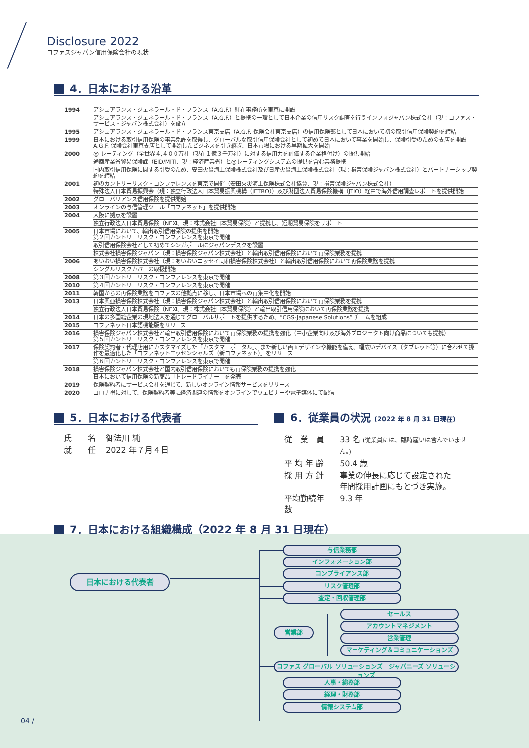Disclosure 2022
コファスジャパン信用保険会社の現状
4．日本における沿革
| 1994 | アシュアランス・ジェネラール・ド・フランス（A.G.F.）駐在事務所を東京に開設 |
| | アシュアランス・ジェネラール・ド・フランス（A.G.F.）と提携の一環として日本企業の信用リスク調査を行うインフォジャパン株式会社（現：コファス・サービス・ジャパン株式会社）を設立 |
| 1995 | アシュアランス・ジェネラール・ド・フランス東京支店（A.G.F. 保険会社東京支店）の信用保険部として日本において初の取引信用保険契約を締結 |
| 1999 | 日本における取引信用保険の事業免許を取得し、グローバルな取引信用保険会社として初めて日本において事業を開始し、保険引受のための支店を開設 A.G.F. 保険会社東京支店として開始したビジネスを引き継ぎ、日本市場における早期拡大を開始 |
| 2000 | @ レーティング（全世界４,４００万社（現在１億３千万社）に対する信用力を評価する企業格付け）の提供開始 |
| | 通商産業省貿易保険課（EID/MITI、現：経済産業省）と@レーティングシステムの提供を含む業務提携 |
| | 国内取引信用保険に関する引受のため、安田火災海上保険株式会社及び日産火災海上保険株式会社（現：損害保険ジャパン株式会社）とパートナーシップ契約を締結 |
| 2001 | 初のカントリーリスク・コンファレンスを東京で開催（安田火災海上保険株式会社協賛、現：損害保険ジャパン株式会社） |
| | 特殊法人日本貿易振興会（現：独立行政法人日本貿易振興機構（JETRO））及び財団法人貿易保険機構（JTIO）経由で海外信用調査レポートを提供開始 |
| 2002 | グローバリアンス信用保険を提供開始 |
| 2003 | オンラインの与信管理ツール「コファネット」を提供開始 |
| 2004 | 大阪に拠点を設置 |
| | 独立行政法人日本貿易保険（NEXI、現：株式会社日本貿易保険）と提携し、短期貿易保険をサポート |
| 2005 | 日本市場において、輸出取引信用保険の提供を開始 第２回カントリーリスク・コンファレンスを東京で開催 |
| | 取引信用保険会社として初めてシンガポールにジャパンデスクを設置 |
| | 株式会社損害保険ジャパン（現：損害保険ジャパン株式会社）と輸出取引信用保険において再保険業務を提携 |
| 2006 | あいおい損害保険株式会社（現：あいおいニッセイ同和損害保険株式会社）と輸出取引信用保険において再保険業務を提携 |
| | シングルリスクカバーの取扱開始 |
| 2008 | 第３回カントリーリスク・コンファレンスを東京で開催 |
| 2010 | 第４回カントリーリスク・コンファレンスを東京で開催 |
| 2011 | 韓国からの再保険業務をコファスの他拠点に移し、日本市場への再集中化を開始 |
| 2013 | 日本興亜損害保険株式会社（現：損害保険ジャパン株式会社）と輸出取引信用保険において再保険業務を提携 |
| | 独立行政法人日本貿易保険（NEXI、現：株式会社日本貿易保険）と輸出取引信用保険において再保険業務を提携 |
| 2014 | 日本の多国籍企業の現地法人を通じてグローバルサポートを提供するため、“CGS-Japanese Solutions” チームを組成 |
| 2015 | コファネット日本語機能版をリリース |
| 2016 | 損害保険ジャパン株式会社と輸出取引信用保険において再保険業務の提携を強化（中小企業向け及び海外プロジェクト向け商品についても提携） 第５回カントリーリスク・コンファレンスを東京で開催 |
| 2017 | 保険契約者・代理店用にカスタマイズした「カスタマーポータル」、また新しい画面デザインや機能を備え、幅広いデバイス（タブレット等）に合わせて操作を最適化した「コファネットエッセンシャルズ（新コファネット）」をリリース |
| | 第６回カントリーリスク・コンファレンスを東京で開催 |
| 2018 | 損害保険ジャパン株式会社と国内取引信用保険においても再保険業務の提携を強化 |
| | 日本において信用保険の新商品「トレードライナー」を発売 |
| 2019 | 保険契約者にサービス会社を通じて、新しいオンライン情報サービスをリリース |
| 2020 | コロナ禍に対して、保険契約者等に経済関連の情報をオンラインでウェビナーや電子媒体にて配信 |
5．日本における代表者
| 氏 名 | 御法川 純 |
| 就 任 | 2022 年７月４日 |
6．従業員の状況 (2022 年 8 月 31 日現在)
| 従 業 員 | 33 名 (従業員には、臨時雇いは含んでいません。) |
| 平 均 年 齢 | 50.4 歳 |
| 採 用 方 針 | 事業の伸長に応じて設定された 年間採用計画にもとづき実施。 |
| 平均勤続年数 | 9.3 年 |
7．日本における組織構成（2022 年 8 月 31 日現在）
日本における代表者
与信業務部
インフォメーション部
コンプライアンス部
リスク管理部
査定・回収管理部
営業部
セールス
アカウントマネジメント
営業管理
マーケティング＆コミュニケーションズ
コファス グローバル ソリューションズ　ジャパニーズ ソリューションズ
人事・総務部
経理・財務部
情報システム部
04 /